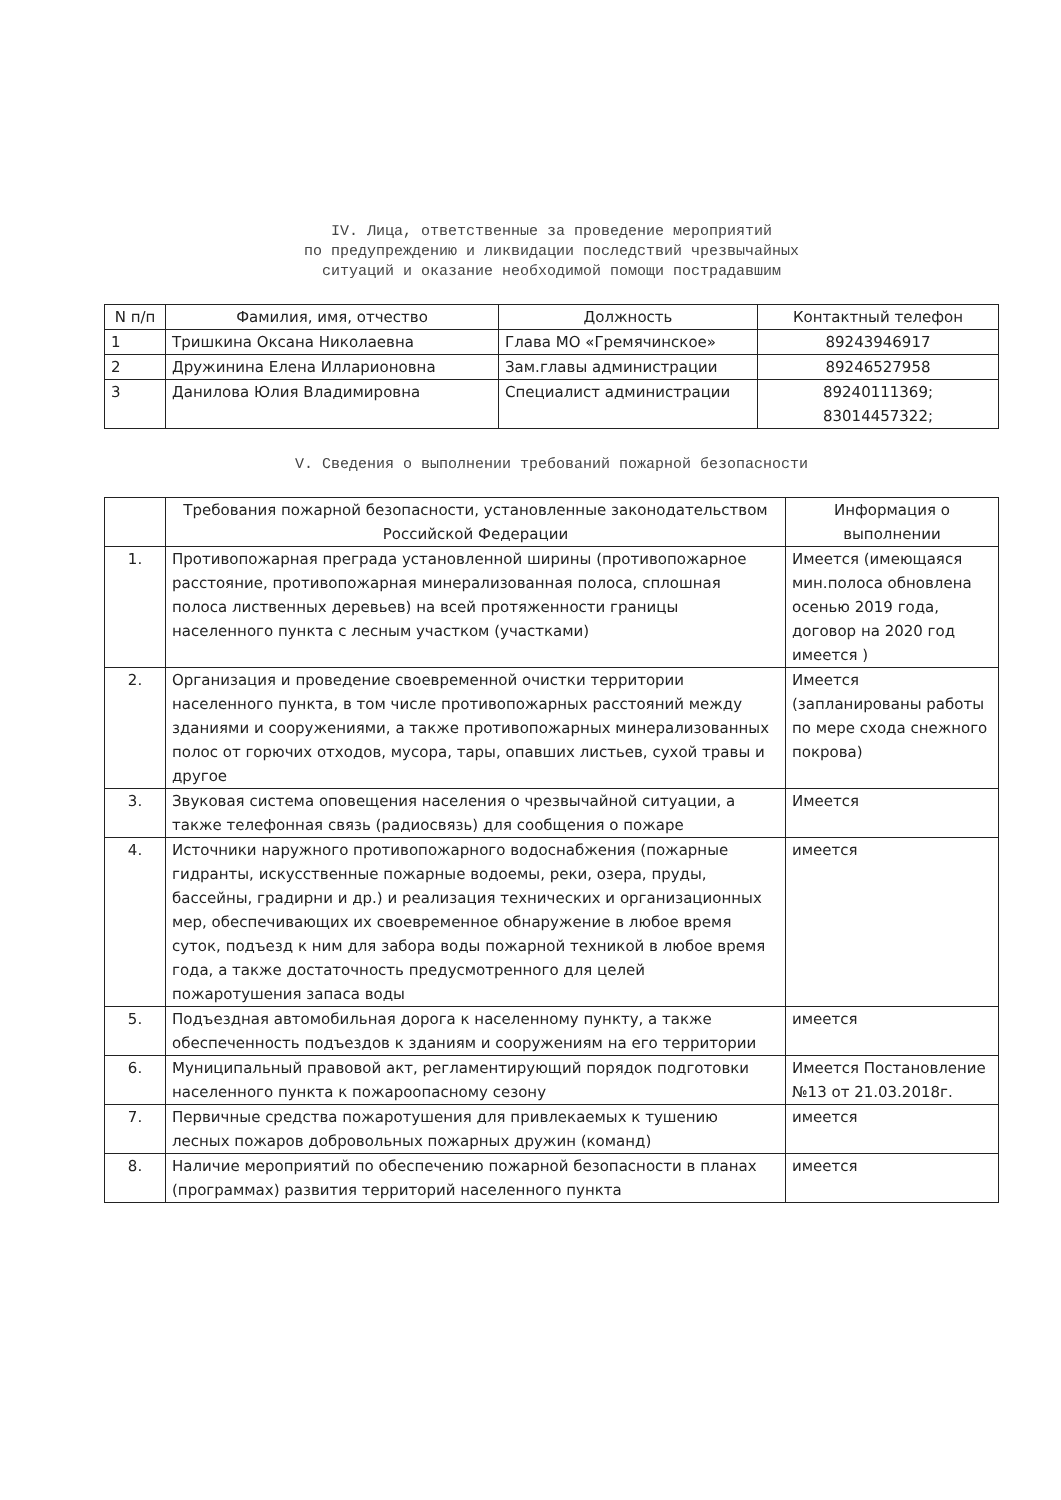IV. Лица, ответственные за проведение мероприятий
по предупреждению и ликвидации последствий чрезвычайных
ситуаций и оказание необходимой помощи пострадавшим
| N п/п | Фамилия, имя, отчество | Должность | Контактный телефон |
| --- | --- | --- | --- |
| 1 | Тришкина Оксана Николаевна | Глава МО «Гремячинское» | 89243946917 |
| 2 | Дружинина Елена Илларионовна | Зам.главы администрации | 89246527958 |
| 3 | Данилова Юлия Владимировна | Специалист администрации | 89240111369; 83014457322; |
V. Сведения о выполнении требований пожарной безопасности
| | Требования пожарной безопасности, установленные законодательством Российской Федерации | Информация о выполнении |
| --- | --- | --- |
| 1. | Противопожарная преграда установленной ширины (противопожарное расстояние, противопожарная минерализованная полоса, сплошная полоса лиственных деревьев) на всей протяженности границы населенного пункта с лесным участком (участками) | Имеется (имеющаяся мин.полоса обновлена осенью 2019 года, договор на 2020 год имеется ) |
| 2. | Организация и проведение своевременной очистки территории населенного пункта, в том числе противопожарных расстояний между зданиями и сооружениями, а также противопожарных минерализованных полос от горючих отходов, мусора, тары, опавших листьев, сухой травы и другое | Имеется (запланированы работы по мере схода снежного покрова) |
| 3. | Звуковая система оповещения населения о чрезвычайной ситуации, а также телефонная связь (радиосвязь) для сообщения о пожаре | Имеется |
| 4. | Источники наружного противопожарного водоснабжения (пожарные гидранты, искусственные пожарные водоемы, реки, озера, пруды, бассейны, градирни и др.) и реализация технических и организационных мер, обеспечивающих их своевременное обнаружение в любое время суток, подъезд к ним для забора воды пожарной техникой в любое время года, а также достаточность предусмотренного для целей пожаротушения запаса воды | имеется |
| 5. | Подъездная автомобильная дорога к населенному пункту, а также обеспеченность подъездов к зданиям и сооружениям на его территории | имеется |
| 6. | Муниципальный правовой акт, регламентирующий порядок подготовки населенного пункта к пожароопасному сезону | Имеется Постановление №13 от 21.03.2018г. |
| 7. | Первичные средства пожаротушения для привлекаемых к тушению лесных пожаров добровольных пожарных дружин (команд) | имеется |
| 8. | Наличие мероприятий по обеспечению пожарной безопасности в планах (программах) развития территорий населенного пункта | имеется |